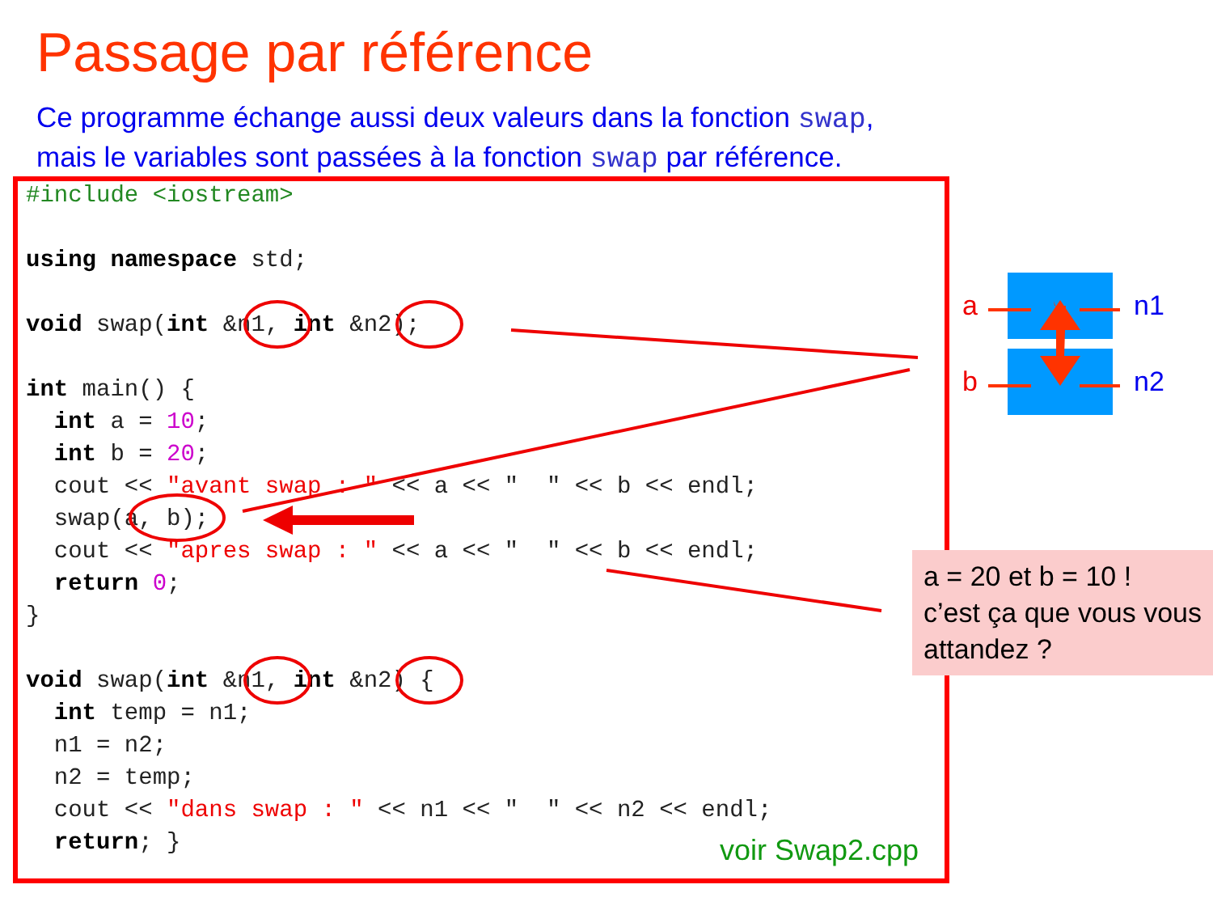Passage par référence
Ce programme échange aussi deux valeurs dans la fonction swap,
mais le variables sont passées à la fonction swap par référence.
#include <iostream>

using namespace std;

void swap(int &n1, int &n2);

int main() {
  int a = 10;
  int b = 20;
  cout << "avant swap : " << a << "  " << b << endl;
  swap(a, b);
  cout << "apres swap : " << a << "  " << b << endl;
  return 0;
}

void swap(int &n1, int &n2) {
  int temp = n1;
  n1 = n2;
  n2 = temp;
  cout << "dans swap : " << n1 << "  " << n2 << endl;
  return; }
voir Swap2.cpp
a
b
n1
n2
a = 20 et b = 10 !
c’est ça que vous vous attandez ?